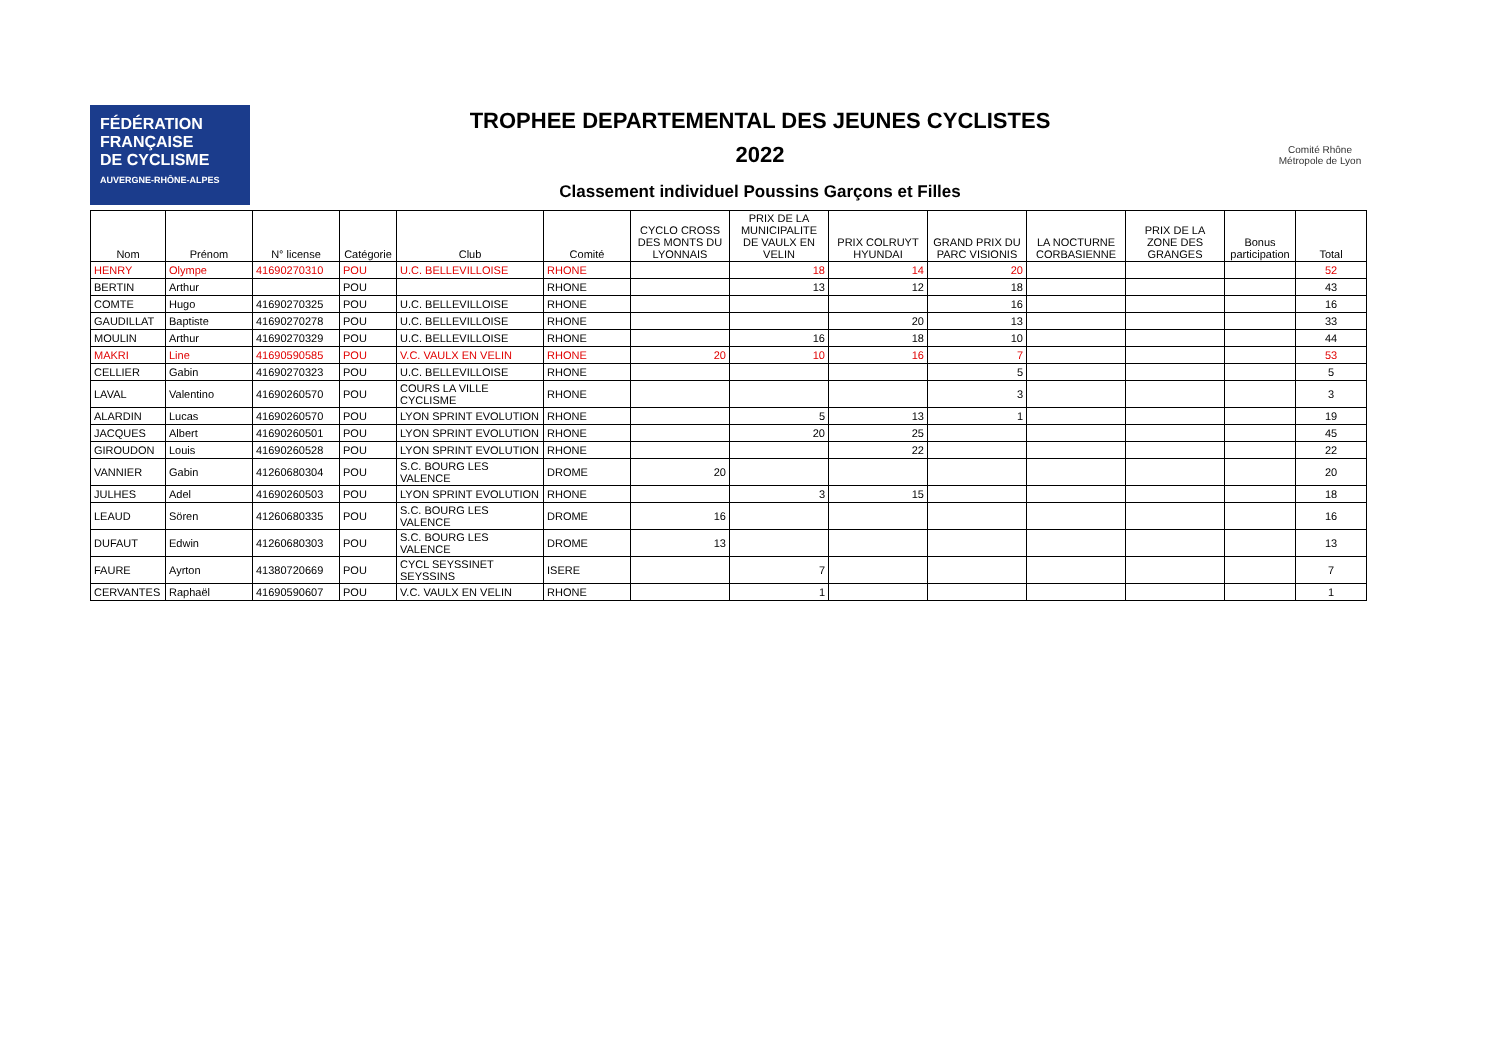FÉDÉRATION
FRANÇAISE
DE CYCLISME
AUVERGNE-RHÔNE-ALPES
TROPHEE DEPARTEMENTAL DES JEUNES CYCLISTES
2022
Classement individuel Poussins Garçons et Filles
Comité Rhône
Métropole de Lyon
| Nom | Prénom | N° license | Catégorie | Club | Comité | CYCLO CROSS DES MONTS DU LYONNAIS | PRIX DE LA MUNICIPALITE DE VAULX EN VELIN | PRIX COLRUYT HYUNDAI | GRAND PRIX DU PARC VISIONIS | LA NOCTURNE CORBASIENNE | PRIX DE LA ZONE DES GRANGES | Bonus participation | Total |
| --- | --- | --- | --- | --- | --- | --- | --- | --- | --- | --- | --- | --- | --- |
| HENRY | Olympe | 41690270310 | POU | U.C. BELLEVILLOISE | RHONE | | 18 | 14 | 20 | | | | 52 |
| BERTIN | Arthur | | POU | | RHONE | | 13 | 12 | 18 | | | | 43 |
| COMTE | Hugo | 41690270325 | POU | U.C. BELLEVILLOISE | RHONE | | | | 16 | | | | 16 |
| GAUDILLAT | Baptiste | 41690270278 | POU | U.C. BELLEVILLOISE | RHONE | | | 20 | 13 | | | | 33 |
| MOULIN | Arthur | 41690270329 | POU | U.C. BELLEVILLOISE | RHONE | | 16 | 18 | 10 | | | | 44 |
| MAKRI | Line | 41690590585 | POU | V.C. VAULX EN VELIN | RHONE | 20 | 10 | 16 | 7 | | | | 53 |
| CELLIER | Gabin | 41690270323 | POU | U.C. BELLEVILLOISE | RHONE | | | | 5 | | | | 5 |
| LAVAL | Valentino | 41690260570 | POU | COURS LA VILLE CYCLISME | RHONE | | | | 3 | | | | 3 |
| ALARDIN | Lucas | 41690260570 | POU | LYON SPRINT EVOLUTION | RHONE | | 5 | 13 | 1 | | | | 19 |
| JACQUES | Albert | 41690260501 | POU | LYON SPRINT EVOLUTION | RHONE | | 20 | 25 | | | | | 45 |
| GIROUDON | Louis | 41690260528 | POU | LYON SPRINT EVOLUTION | RHONE | | | 22 | | | | | 22 |
| VANNIER | Gabin | 41260680304 | POU | S.C. BOURG LES VALENCE | DROME | 20 | | | | | | | 20 |
| JULHES | Adel | 41690260503 | POU | LYON SPRINT EVOLUTION | RHONE | | 3 | 15 | | | | | 18 |
| LEAUD | Sören | 41260680335 | POU | S.C. BOURG LES VALENCE | DROME | 16 | | | | | | | 16 |
| DUFAUT | Edwin | 41260680303 | POU | S.C. BOURG LES VALENCE | DROME | 13 | | | | | | | 13 |
| FAURE | Ayrton | 41380720669 | POU | CYCL SEYSSINET SEYSSINS | ISERE | | 7 | | | | | | 7 |
| CERVANTES | Raphaël | 41690590607 | POU | V.C. VAULX EN VELIN | RHONE | | 1 | | | | | | 1 |